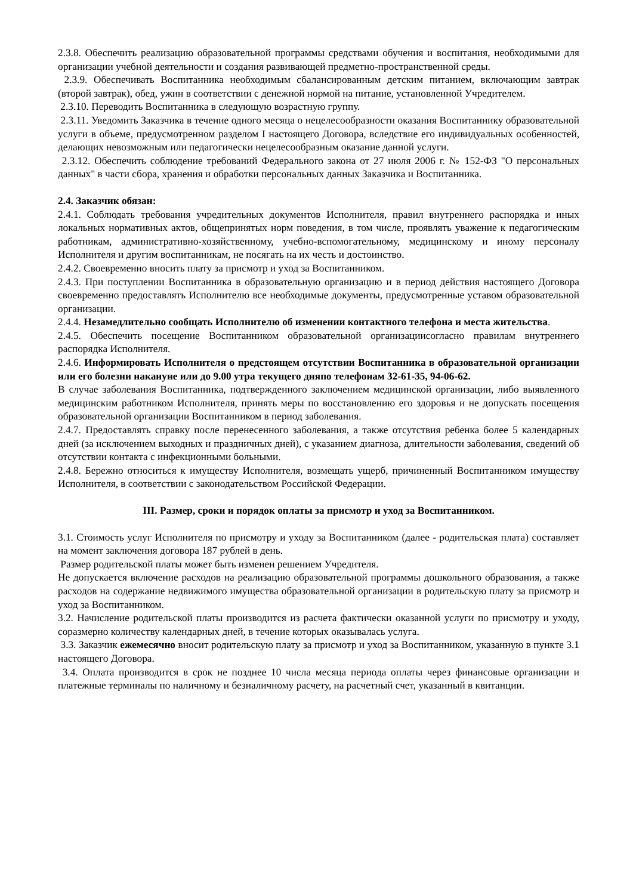2.3.8. Обеспечить реализацию образовательной программы средствами обучения и воспитания, необходимыми для организации учебной деятельности и создания развивающей предметно-пространственной среды.
2.3.9. Обеспечивать Воспитанника необходимым сбалансированным детским питанием, включающим завтрак (второй завтрак), обед, ужин в соответствии с денежной нормой на питание, установленной Учредителем.
2.3.10. Переводить Воспитанника в следующую возрастную группу.
2.3.11. Уведомить Заказчика в течение одного месяца о нецелесообразности оказания Воспитаннику образовательной услуги в объеме, предусмотренном разделом I настоящего Договора, вследствие его индивидуальных особенностей, делающих невозможным или педагогически нецелесообразным оказание данной услуги.
2.3.12. Обеспечить соблюдение требований Федерального закона от 27 июля 2006 г. № 152-ФЗ "О персональных данных" в части сбора, хранения и обработки персональных данных Заказчика и Воспитанника.
2.4. Заказчик обязан:
2.4.1. Соблюдать требования учредительных документов Исполнителя, правил внутреннего распорядка и иных локальных нормативных актов, общепринятых норм поведения, в том числе, проявлять уважение к педагогическим работникам, административно-хозяйственному, учебно-вспомогательному, медицинскому и иному персоналу Исполнителя и другим воспитанникам, не посягать на их честь и достоинство.
2.4.2. Своевременно вносить плату за присмотр и уход за Воспитанником.
2.4.3. При поступлении Воспитанника в образовательную организацию и в период действия настоящего Договора своевременно предоставлять Исполнителю все необходимые документы, предусмотренные уставом образовательной организации.
2.4.4. Незамедлительно сообщать Исполнителю об изменении контактного телефона и места жительства.
2.4.5. Обеспечить посещение Воспитанником образовательной организацииcогласно правилам внутреннего распорядка Исполнителя.
2.4.6. Информировать Исполнителя о предстоящем отсутствии Воспитанника в образовательной организации или его болезни накануне или до 9.00 утра текущего дняпо телефонам 32-61-35, 94-06-62.
В случае заболевания Воспитанника, подтвержденного заключением медицинской организации, либо выявленного медицинским работником Исполнителя, принять меры по восстановлению его здоровья и не допускать посещения образовательной организации Воспитанником в период заболевания.
2.4.7. Предоставлять справку после перенесенного заболевания, а также отсутствия ребенка более 5 календарных дней (за исключением выходных и праздничных дней), с указанием диагноза, длительности заболевания, сведений об отсутствии контакта с инфекционными больными.
2.4.8. Бережно относиться к имуществу Исполнителя, возмещать ущерб, причиненный Воспитанником имуществу Исполнителя, в соответствии с законодательством Российской Федерации.
III. Размер, сроки и порядок оплаты за присмотр и уход за Воспитанником.
3.1. Стоимость услуг Исполнителя по присмотру и уходу за Воспитанником (далее - родительская плата) составляет на момент заключения договора 187 рублей в день.
Размер родительской платы может быть изменен решением Учредителя.
Не допускается включение расходов на реализацию образовательной программы дошкольного образования, а также расходов на содержание недвижимого имущества образовательной организации в родительскую плату за присмотр и уход за Воспитанником.
3.2. Начисление родительской платы производится из расчета фактически оказанной услуги по присмотру и уходу, соразмерно количеству календарных дней, в течение которых оказывалась услуга.
3.3. Заказчик ежемесячно вносит родительскую плату за присмотр и уход за Воспитанником, указанную в пункте 3.1 настоящего Договора.
3.4. Оплата производится в срок не позднее 10 числа месяца периода оплаты через финансовые организации и платежные терминалы по наличному и безналичному расчету, на расчетный счет, указанный в квитанции.